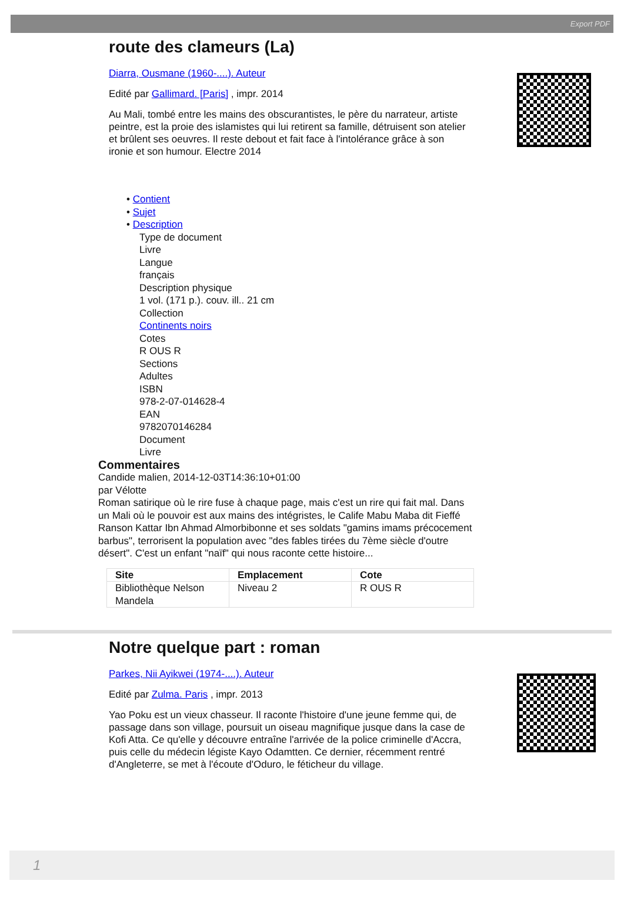Export PDF
route des clameurs (La)
Diarra, Ousmane (1960-....). Auteur
Edité par Gallimard. [Paris] , impr. 2014
Au Mali, tombé entre les mains des obscurantistes, le père du narrateur, artiste peintre, est la proie des islamistes qui lui retirent sa famille, détruisent son atelier et brûlent ses oeuvres. Il reste debout et fait face à l'intolérance grâce à son ironie et son humour. Electre 2014
• Contient
• Sujet
• Description
Type de document
Livre
Langue
français
Description physique
1 vol. (171 p.). couv. ill.. 21 cm
Collection
Continents noirs
Cotes
R OUS R
Sections
Adultes
ISBN
978-2-07-014628-4
EAN
9782070146284
Document
Livre
Commentaires
Candide malien, 2014-12-03T14:36:10+01:00
par Vélotte
Roman satirique où le rire fuse à chaque page, mais c'est un rire qui fait mal. Dans un Mali où le pouvoir est aux mains des intégristes, le Calife Mabu Maba dit Fieffé Ranson Kattar Ibn Ahmad Almorbibonne et ses soldats "gamins imams précocement barbus", terrorisent la population avec "des fables tirées du 7ème siècle d'outre désert". C'est un enfant "naïf" qui nous raconte cette histoire...
| Site | Emplacement | Cote |
| --- | --- | --- |
| Bibliothèque Nelson Mandela | Niveau 2 | R OUS R |
Notre quelque part : roman
Parkes, Nii Ayikwei (1974-....). Auteur
Edité par Zulma. Paris , impr. 2013
Yao Poku est un vieux chasseur. Il raconte l'histoire d'une jeune femme qui, de passage dans son village, poursuit un oiseau magnifique jusque dans la case de Kofi Atta. Ce qu'elle y découvre entraîne l'arrivée de la police criminelle d'Accra, puis celle du médecin légiste Kayo Odamtten. Ce dernier, récemment rentré d'Angleterre, se met à l'écoute d'Oduro, le féticheur du village.
1